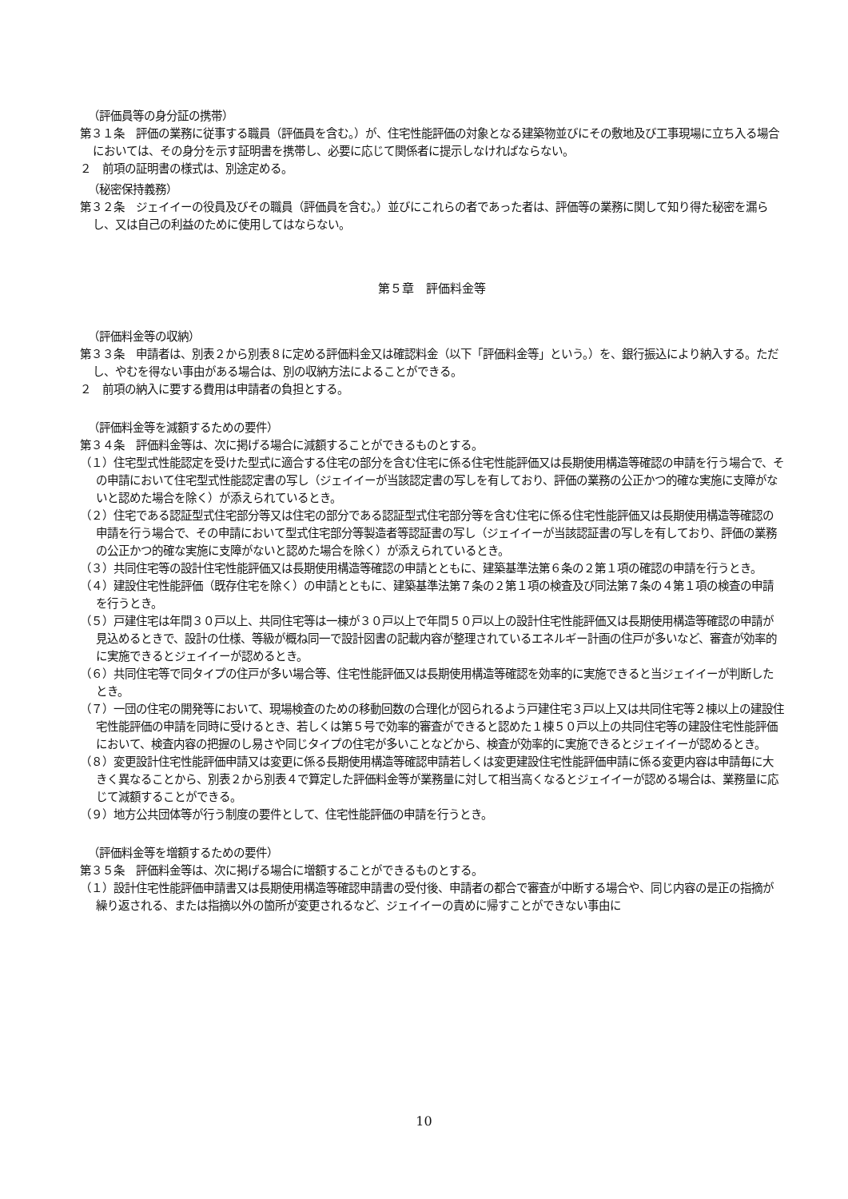（評価員等の身分証の携帯）
第３１条　評価の業務に従事する職員（評価員を含む。）が、住宅性能評価の対象となる建築物並びにその敷地及び工事現場に立ち入る場合においては、その身分を示す証明書を携帯し、必要に応じて関係者に提示しなければならない。
２　前項の証明書の様式は、別途定める。
（秘密保持義務）
第３２条　ジェイイーの役員及びその職員（評価員を含む。）並びにこれらの者であった者は、評価等の業務に関して知り得た秘密を漏らし、又は自己の利益のために使用してはならない。
第５章　評価料金等
（評価料金等の収納）
第３３条　申請者は、別表２から別表８に定める評価料金又は確認料金（以下「評価料金等」という。）を、銀行振込により納入する。ただし、やむを得ない事由がある場合は、別の収納方法によることができる。
２　前項の納入に要する費用は申請者の負担とする。
（評価料金等を減額するための要件）
第３４条　評価料金等は、次に掲げる場合に減額することができるものとする。
（１）住宅型式性能認定を受けた型式に適合する住宅の部分を含む住宅に係る住宅性能評価又は長期使用構造等確認の申請を行う場合で、その申請において住宅型式性能認定書の写し（ジェイイーが当該認定書の写しを有しており、評価の業務の公正かつ的確な実施に支障がないと認めた場合を除く）が添えられているとき。
（２）住宅である認証型式住宅部分等又は住宅の部分である認証型式住宅部分等を含む住宅に係る住宅性能評価又は長期使用構造等確認の申請を行う場合で、その申請において型式住宅部分等製造者等認証書の写し（ジェイイーが当該認証書の写しを有しており、評価の業務の公正かつ的確な実施に支障がないと認めた場合を除く）が添えられているとき。
（３）共同住宅等の設計住宅性能評価又は長期使用構造等確認の申請とともに、建築基準法第６条の２第１項の確認の申請を行うとき。
（４）建設住宅性能評価（既存住宅を除く）の申請とともに、建築基準法第７条の２第１項の検査及び同法第７条の４第１項の検査の申請を行うとき。
（５）戸建住宅は年間３０戸以上、共同住宅等は一棟が３０戸以上で年間５０戸以上の設計住宅性能評価又は長期使用構造等確認の申請が見込めるときで、設計の仕様、等級が概ね同一で設計図書の記載内容が整理されているエネルギー計画の住戸が多いなど、審査が効率的に実施できるとジェイイーが認めるとき。
（６）共同住宅等で同タイプの住戸が多い場合等、住宅性能評価又は長期使用構造等確認を効率的に実施できると当ジェイイーが判断したとき。
（７）一団の住宅の開発等において、現場検査のための移動回数の合理化が図られるよう戸建住宅３戸以上又は共同住宅等２棟以上の建設住宅性能評価の申請を同時に受けるとき、若しくは第５号で効率的審査ができると認めた１棟５０戸以上の共同住宅等の建設住宅性能評価において、検査内容の把握のし易さや同じタイプの住宅が多いことなどから、検査が効率的に実施できるとジェイイーが認めるとき。
（８）変更設計住宅性能評価申請又は変更に係る長期使用構造等確認申請若しくは変更建設住宅性能評価申請に係る変更内容は申請毎に大きく異なることから、別表２から別表４で算定した評価料金等が業務量に対して相当高くなるとジェイイーが認める場合は、業務量に応じて減額することができる。
（９）地方公共団体等が行う制度の要件として、住宅性能評価の申請を行うとき。
（評価料金等を増額するための要件）
第３５条　評価料金等は、次に掲げる場合に増額することができるものとする。
（１）設計住宅性能評価申請書又は長期使用構造等確認申請書の受付後、申請者の都合で審査が中断する場合や、同じ内容の是正の指摘が繰り返される、または指摘以外の箇所が変更されるなど、ジェイイーの責めに帰すことができない事由に
10